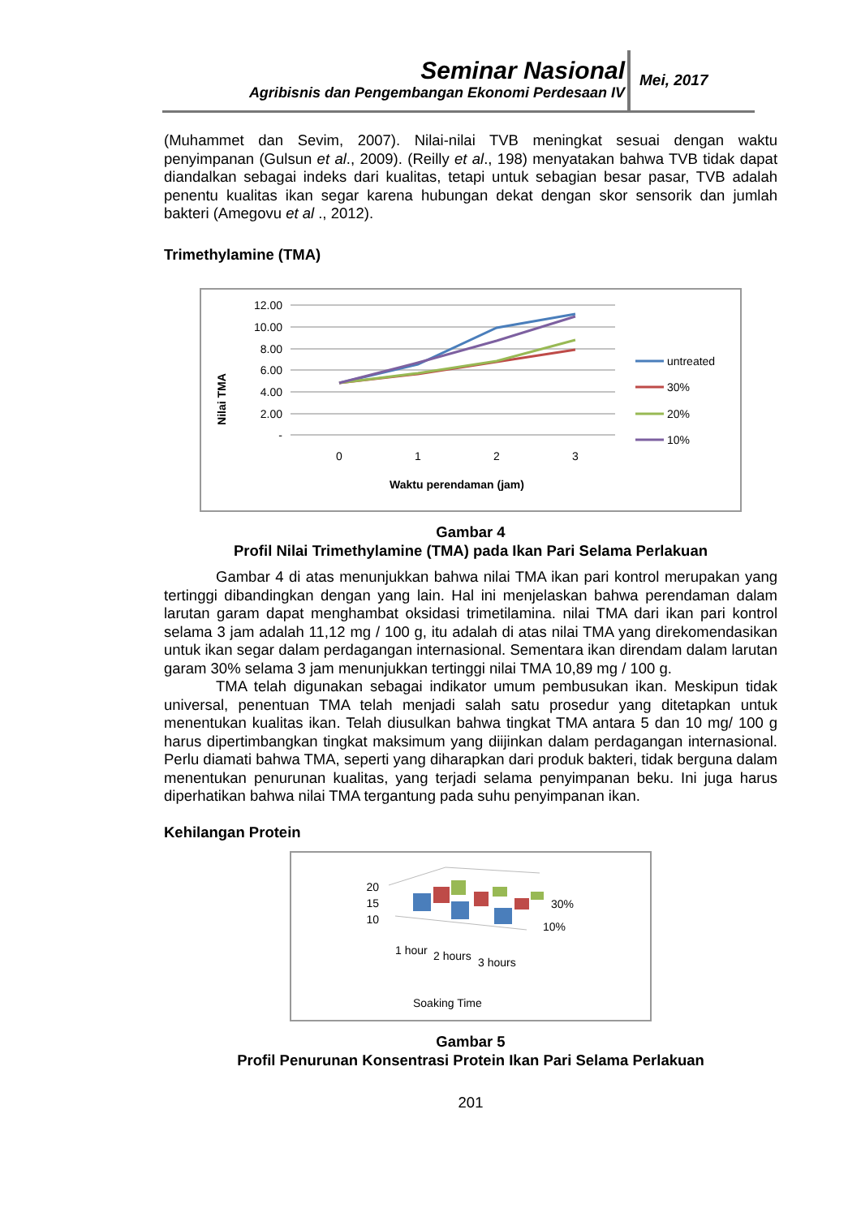Seminar Nasional
Agribisnis dan Pengembangan Ekonomi Perdesaan IV
Mei, 2017
(Muhammet dan Sevim, 2007). Nilai-nilai TVB meningkat sesuai dengan waktu penyimpanan (Gulsun et al., 2009). (Reilly et al., 198) menyatakan bahwa TVB tidak dapat diandalkan sebagai indeks dari kualitas, tetapi untuk sebagian besar pasar, TVB adalah penentu kualitas ikan segar karena hubungan dekat dengan skor sensorik dan jumlah bakteri (Amegovu et al ., 2012).
Trimethylamine (TMA)
Nilai TMA
12.00
10.00
8.00
6.00
4.00
2.00
-
0
1
2
3
Waktu perendaman (jam)
untreated
30%
20%
10%
Gambar 4
Profil Nilai Trimethylamine (TMA) pada Ikan Pari Selama Perlakuan
Gambar 4 di atas menunjukkan bahwa nilai TMA ikan pari kontrol merupakan yang tertinggi dibandingkan dengan yang lain. Hal ini menjelaskan bahwa perendaman dalam larutan garam dapat menghambat oksidasi trimetilamina. nilai TMA dari ikan pari kontrol selama 3 jam adalah 11,12 mg / 100 g, itu adalah di atas nilai TMA yang direkomendasikan untuk ikan segar dalam perdagangan internasional. Sementara ikan direndam dalam larutan garam 30% selama 3 jam menunjukkan tertinggi nilai TMA 10,89 mg / 100 g.
TMA telah digunakan sebagai indikator umum pembusukan ikan. Meskipun tidak universal, penentuan TMA telah menjadi salah satu prosedur yang ditetapkan untuk menentukan kualitas ikan. Telah diusulkan bahwa tingkat TMA antara 5 dan 10 mg/ 100 g harus dipertimbangkan tingkat maksimum yang diijinkan dalam perdagangan internasional. Perlu diamati bahwa TMA, seperti yang diharapkan dari produk bakteri, tidak berguna dalam menentukan penurunan kualitas, yang terjadi selama penyimpanan beku. Ini juga harus diperhatikan bahwa nilai TMA tergantung pada suhu penyimpanan ikan.
Kehilangan Protein
20
15
10
30%
10%
1 hour
2 hours
3 hours
Soaking Time
Gambar 5
Profil Penurunan Konsentrasi Protein Ikan Pari Selama Perlakuan
201